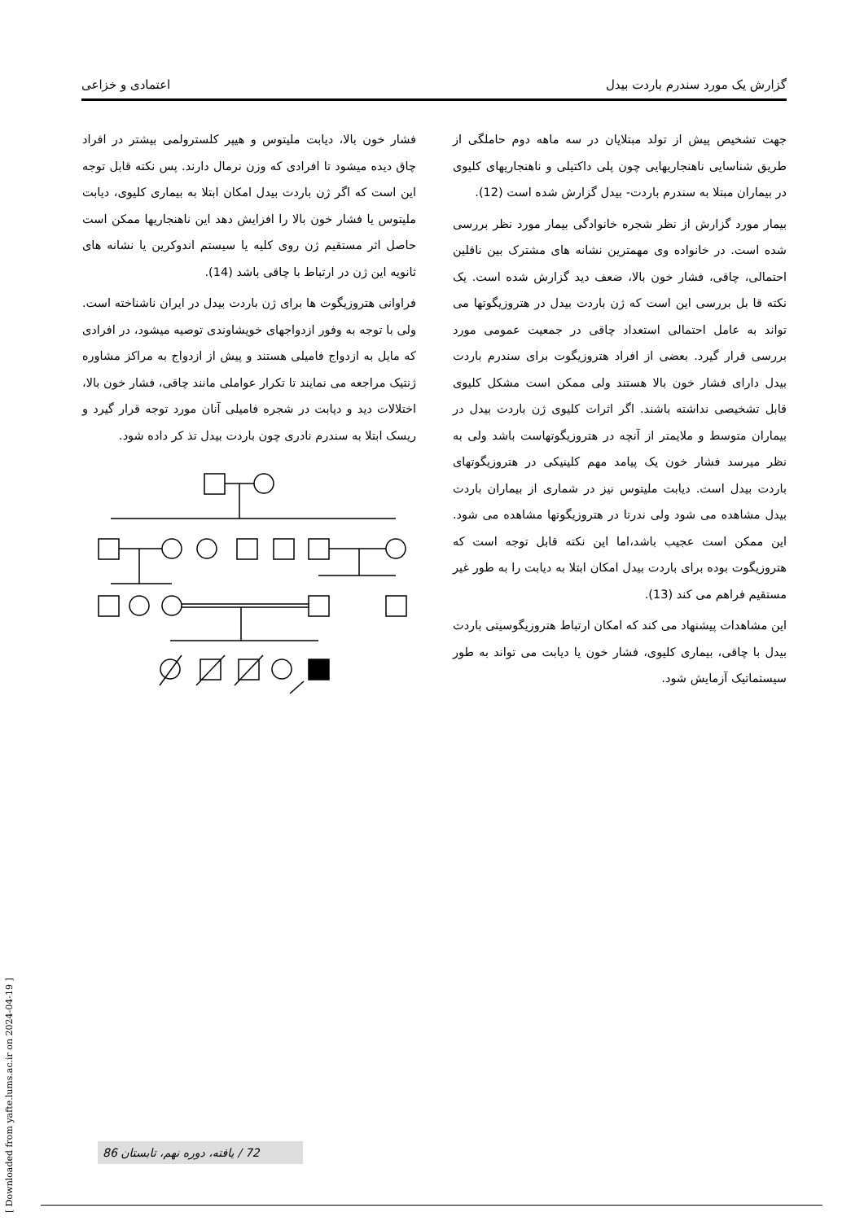گزارش یک مورد سندرم باردت بیدل اعتمادی و خزاعی
جهت تشخیص پیش از تولد مبتلایان در سه ماهه دوم حاملگی از طریق شناسایی ناهنجاریهایی چون پلی داکتیلی و ناهنجاریهای کلیوی در بیماران مبتلا به سندرم باردت- بیدل گزارش شده است (12).
بیمار مورد گزارش از نظر شجره خانوادگی بیمار مورد نظر بررسی شده است. در خانواده وی مهمترین نشانه های مشترک بین ناقلین احتمالی، چاقی، فشار خون بالا، ضعف دید گزارش شده است. یک نکته قا بل بررسی این است که ژن باردت بیدل در هتروزیگوتها می تواند به عامل احتمالی استعداد چاقی در جمعیت عمومی مورد بررسی قرار گیرد. بعضی از افراد هتروزیگوت برای سندرم باردت بیدل دارای فشار خون بالا هستند ولی ممکن است مشکل کلیوی قابل تشخیصی نداشته باشند. اگر اثرات کلیوی ژن باردت بیدل در بیماران متوسط و ملایمتر از آنچه در هتروزیگوتهاست باشد ولی به نظر میرسد فشار خون یک پیامد مهم کلینیکی در هتروزیگوتهای باردت بیدل است. دیابت ملیتوس نیز در شماری از بیماران باردت بیدل مشاهده می شود ولی ندرتا در هتروزیگوتها مشاهده می شود. این ممکن است عجیب باشد،اما این نکته قابل توجه است که هتروزیگوت بوده برای باردت بیدل امکان ابتلا به دیابت را به طور غیر مستقیم فراهم می کند (13).
این مشاهدات پیشنهاد می کند که امکان ارتباط هتروزیگوسیتی باردت بیدل با چاقی، بیماری کلیوی، فشار خون یا دیابت می تواند به طور سیستماتیک آزمایش شود.
فشار خون بالا، دیابت ملیتوس و هیپر کلسترولمی بیشتر در افراد چاق دیده میشود تا افرادی که وزن نرمال دارند. پس نکته قابل توجه این است که اگر ژن باردت بیدل امکان ابتلا به بیماری کلیوی، دیابت ملیتوس یا فشار خون بالا را افزایش دهد این ناهنجاریها ممکن است حاصل اثر مستقیم ژن روی کلیه یا سیستم اندوکرین یا نشانه های ثانویه این ژن در ارتباط با چاقی باشد (14).
فراوانی هتروزیگوت ها برای ژن باردت بیدل در ایران ناشناخته است. ولی با توجه به وفور ازدواجهای خویشاوندی توصیه میشود، در افرادی که مایل به ازدواج فامیلی هستند و پیش از ازدواج به مراکز مشاوره ژنتیک مراجعه می نمایند تا تکرار عواملی مانند چاقی، فشار خون بالا، اختلالات دید و دیابت در شجره فامیلی آنان مورد توجه قرار گیرد و ریسک ابتلا به سندرم نادری چون باردت بیدل تذ کر داده شود.
[ Downloaded from yafte.lums.ac.ir on 2024-04-19 ]
72 / یافته، دوره نهم، تابستان 86